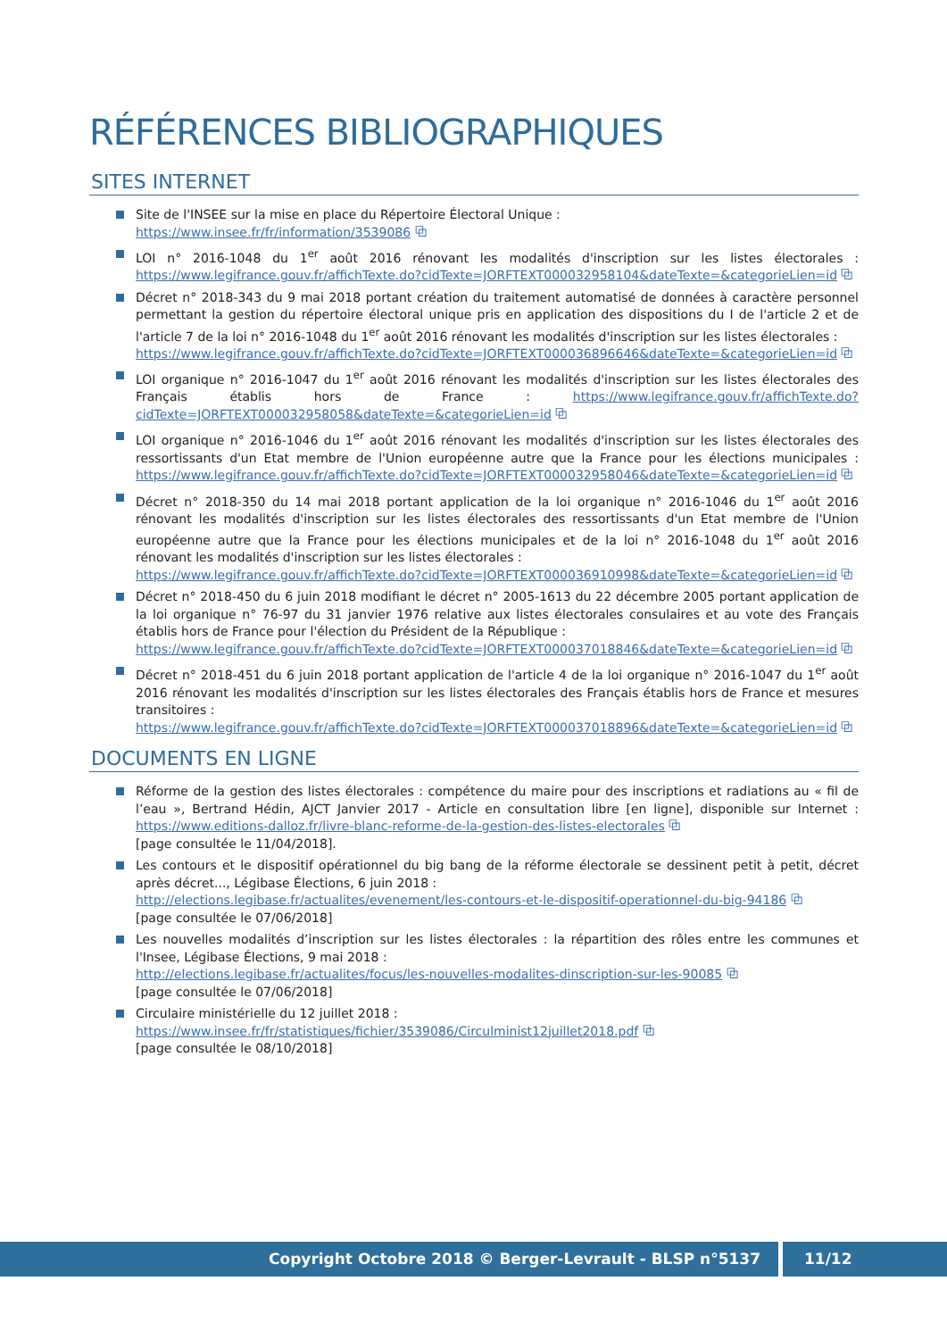RÉFÉRENCES BIBLIOGRAPHIQUES
SITES INTERNET
Site de l'INSEE sur la mise en place du Répertoire Électoral Unique :
https://www.insee.fr/fr/information/3539086 ⧉
LOI n° 2016-1048 du 1<sup>er</sup> août 2016 rénovant les modalités d'inscription sur les listes électorales : https://www.legifrance.gouv.fr/affichTexte.do?cidTexte=JORFTEXT000032958104&dateTexte=&categorieLien=id ⧉
Décret n° 2018-343 du 9 mai 2018 portant création du traitement automatisé de données à caractère personnel permettant la gestion du répertoire électoral unique pris en application des dispositions du I de l'article 2 et de l'article 7 de la loi n° 2016-1048 du 1<sup>er</sup> août 2016 rénovant les modalités d'inscription sur les listes électorales :
https://www.legifrance.gouv.fr/affichTexte.do?cidTexte=JORFTEXT000036896646&dateTexte=&categorieLien=id ⧉
LOI organique n° 2016-1047 du 1<sup>er</sup> août 2016 rénovant les modalités d'inscription sur les listes électorales des Français établis hors de France : https://www.legifrance.gouv.fr/affichTexte.do?cidTexte=JORFTEXT000032958058&dateTexte=&categorieLien=id ⧉
LOI organique n° 2016-1046 du 1<sup>er</sup> août 2016 rénovant les modalités d'inscription sur les listes électorales des ressortissants d'un Etat membre de l'Union européenne autre que la France pour les élections municipales : https://www.legifrance.gouv.fr/affichTexte.do?cidTexte=JORFTEXT000032958046&dateTexte=&categorieLien=id ⧉
Décret n° 2018-350 du 14 mai 2018 portant application de la loi organique n° 2016-1046 du 1<sup>er</sup> août 2016 rénovant les modalités d'inscription sur les listes électorales des ressortissants d'un Etat membre de l'Union européenne autre que la France pour les élections municipales et de la loi n° 2016-1048 du 1<sup>er</sup> août 2016 rénovant les modalités d'inscription sur les listes électorales :
https://www.legifrance.gouv.fr/affichTexte.do?cidTexte=JORFTEXT000036910998&dateTexte=&categorieLien=id ⧉
Décret n° 2018-450 du 6 juin 2018 modifiant le décret n° 2005-1613 du 22 décembre 2005 portant application de la loi organique n° 76-97 du 31 janvier 1976 relative aux listes électorales consulaires et au vote des Français établis hors de France pour l'élection du Président de la République :
https://www.legifrance.gouv.fr/affichTexte.do?cidTexte=JORFTEXT000037018846&dateTexte=&categorieLien=id ⧉
Décret n° 2018-451 du 6 juin 2018 portant application de l'article 4 de la loi organique n° 2016-1047 du 1<sup>er</sup> août 2016 rénovant les modalités d'inscription sur les listes électorales des Français établis hors de France et mesures transitoires :
https://www.legifrance.gouv.fr/affichTexte.do?cidTexte=JORFTEXT000037018896&dateTexte=&categorieLien=id ⧉
DOCUMENTS EN LIGNE
Réforme de la gestion des listes électorales : compétence du maire pour des inscriptions et radiations au « fil de l’eau », Bertrand Hédin, AJCT Janvier 2017 - Article en consultation libre [en ligne], disponible sur Internet : https://www.editions-dalloz.fr/livre-blanc-reforme-de-la-gestion-des-listes-electorales ⧉
[page consultée le 11/04/2018].
Les contours et le dispositif opérationnel du big bang de la réforme électorale se dessinent petit à petit, décret après décret..., Légibase Élections, 6 juin 2018 :
http://elections.legibase.fr/actualites/evenement/les-contours-et-le-dispositif-operationnel-du-big-94186 ⧉
[page consultée le 07/06/2018]
Les nouvelles modalités d’inscription sur les listes électorales : la répartition des rôles entre les communes et l'Insee, Légibase Élections, 9 mai 2018 :
http://elections.legibase.fr/actualites/focus/les-nouvelles-modalites-dinscription-sur-les-90085 ⧉
[page consultée le 07/06/2018]
Circulaire ministérielle du 12 juillet 2018 :
https://www.insee.fr/fr/statistiques/fichier/3539086/Circulminist12juillet2018.pdf ⧉
[page consultée le 08/10/2018]
Copyright Octobre 2018 © Berger-Levrault - BLSP n°5137 11/12